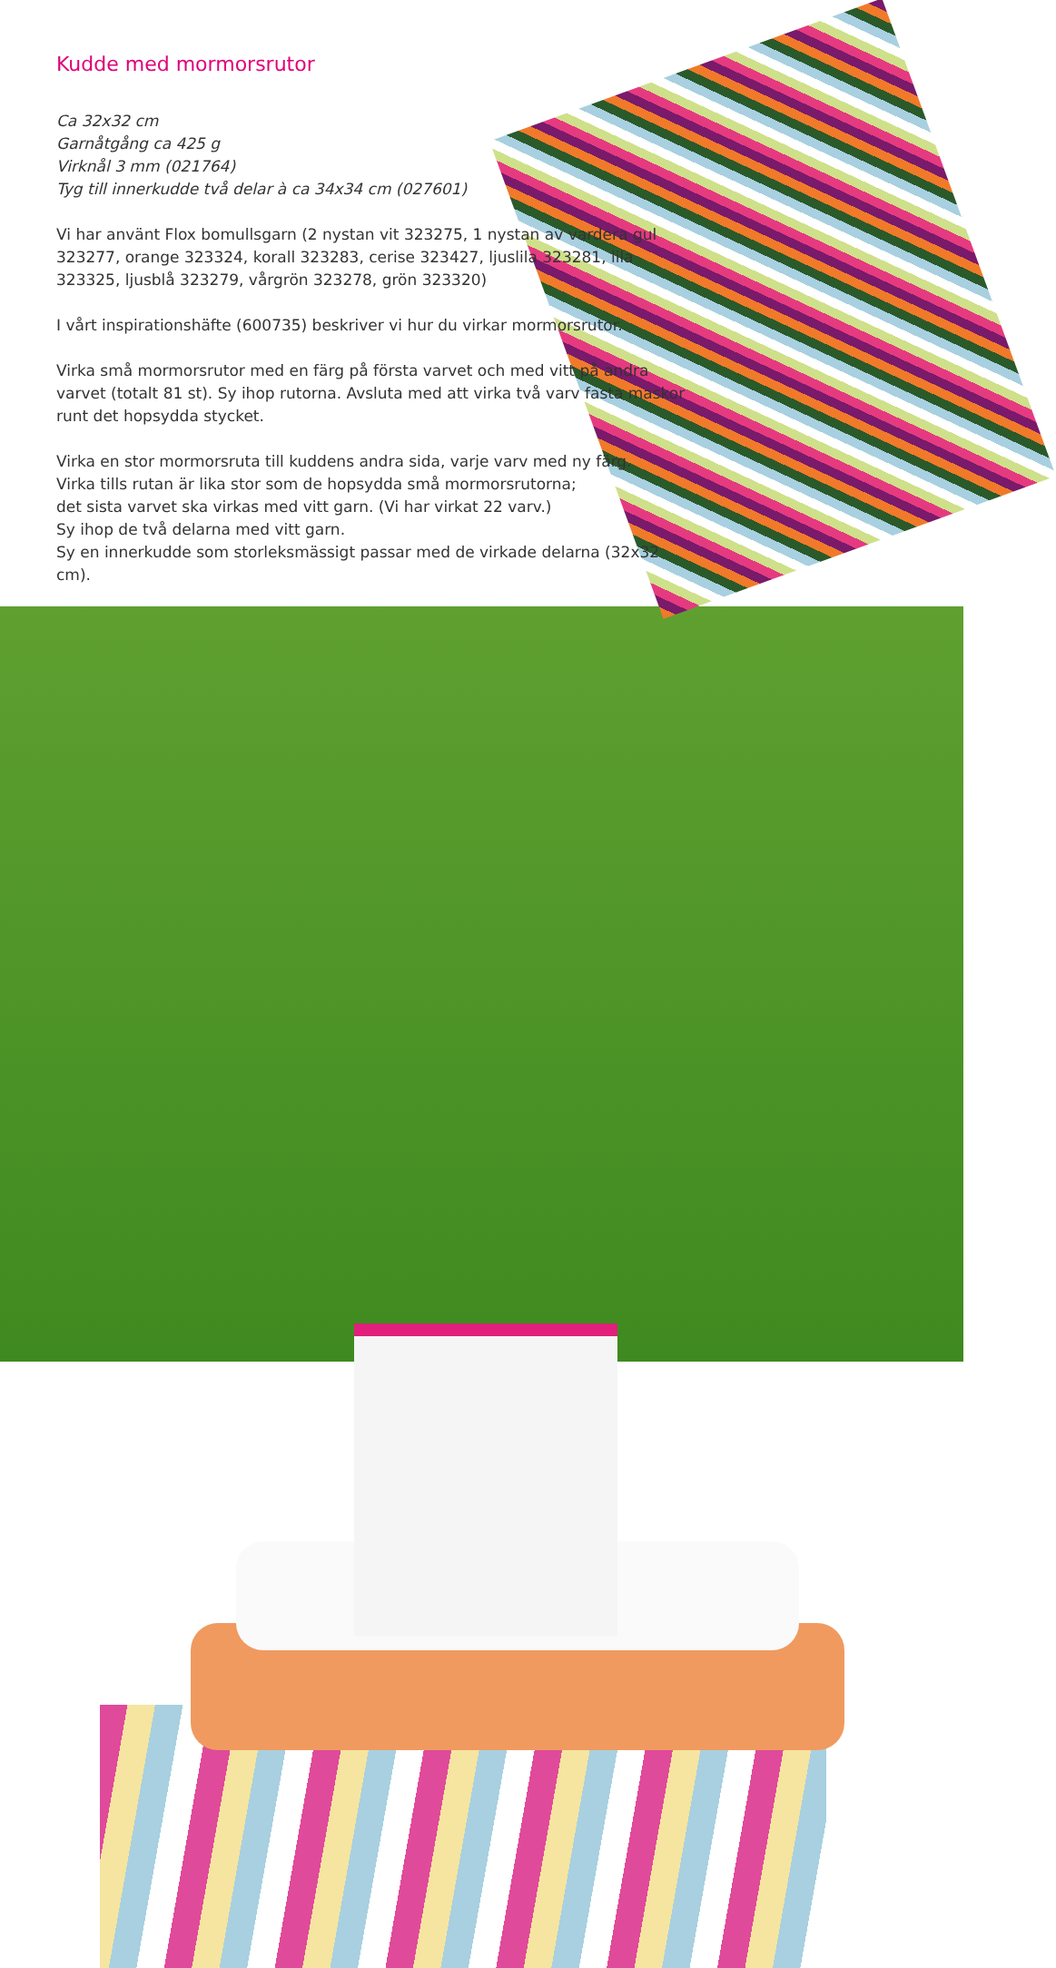Kudde med mormorsrutor
Ca 32x32 cm
Garnåtgång ca 425 g
Virknål 3 mm (021764)
Tyg till innerkudde två delar à ca 34x34 cm (027601)
Vi har använt Flox bomullsgarn (2 nystan vit 323275, 1 nystan av vardera gul 323277, orange 323324, korall 323283, cerise 323427, ljuslila 323281, lila 323325, ljusblå 323279, vårgrön 323278, grön 323320)
I vårt inspirationshäfte (600735) beskriver vi hur du virkar mormorsrutor.
Virka små mormorsrutor med en färg på första varvet och med vitt på andra varvet (totalt 81 st). Sy ihop rutorna. Avsluta med att virka två varv fasta maskor runt det hopsydda stycket.
Virka en stor mormorsruta till kuddens andra sida, varje varv med ny färg.
Virka tills rutan är lika stor som de hopsydda små mormorsrutorna;
det sista varvet ska virkas med vitt garn. (Vi har virkat 22 varv.)
Sy ihop de två delarna med vitt garn.
Sy en innerkudde som storleksmässigt passar med de virkade delarna (32x32 cm).